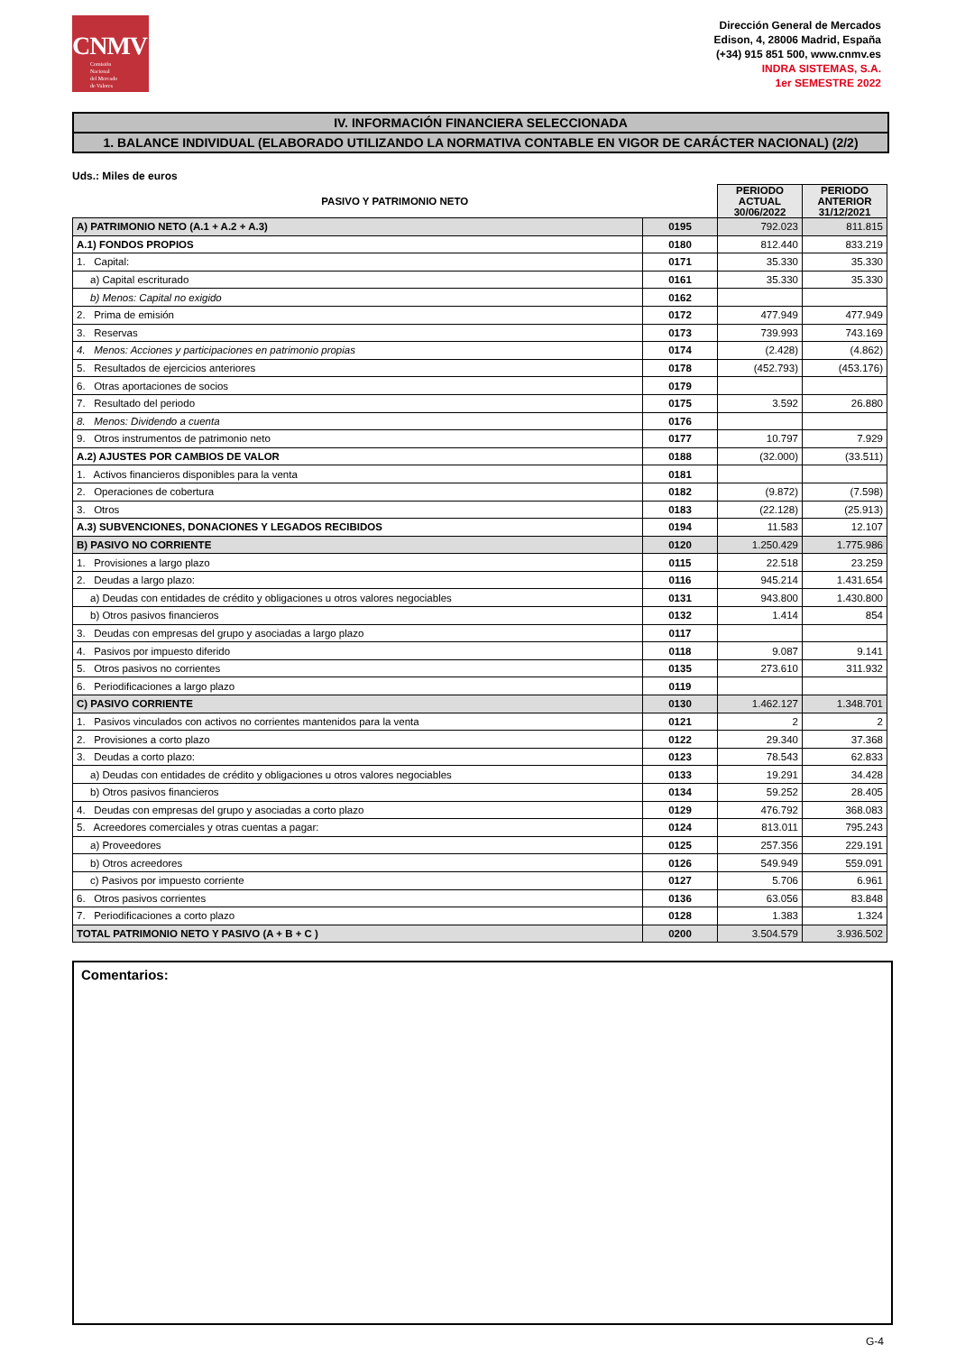CNMV
Comisión
Nacional
del Mercado
de Valores
Dirección General de Mercados
Edison, 4, 28006 Madrid, España
(+34) 915 851 500, www.cnmv.es
INDRA SISTEMAS, S.A.
1er SEMESTRE 2022
IV. INFORMACIÓN FINANCIERA SELECCIONADA
1. BALANCE INDIVIDUAL (ELABORADO UTILIZANDO LA NORMATIVA CONTABLE EN VIGOR DE CARÁCTER NACIONAL) (2/2)
Uds.: Miles de euros
| PASIVO Y PATRIMONIO NETO | | PERIODO ACTUAL 30/06/2022 | PERIODO ANTERIOR 31/12/2021 |
| --- | --- | --- | --- |
| A) PATRIMONIO NETO (A.1 + A.2 + A.3) | 0195 | 792.023 | 811.815 |
| A.1) FONDOS PROPIOS | 0180 | 812.440 | 833.219 |
| 1. Capital: | 0171 | 35.330 | 35.330 |
| a) Capital escriturado | 0161 | 35.330 | 35.330 |
| b) Menos: Capital no exigido | 0162 | | |
| 2. Prima de emisión | 0172 | 477.949 | 477.949 |
| 3. Reservas | 0173 | 739.993 | 743.169 |
| 4. Menos: Acciones y participaciones en patrimonio propias | 0174 | (2.428) | (4.862) |
| 5. Resultados de ejercicios anteriores | 0178 | (452.793) | (453.176) |
| 6. Otras aportaciones de socios | 0179 | | |
| 7. Resultado del periodo | 0175 | 3.592 | 26.880 |
| 8. Menos: Dividendo a cuenta | 0176 | | |
| 9. Otros instrumentos de patrimonio neto | 0177 | 10.797 | 7.929 |
| A.2) AJUSTES POR CAMBIOS DE VALOR | 0188 | (32.000) | (33.511) |
| 1. Activos financieros disponibles para la venta | 0181 | | |
| 2. Operaciones de cobertura | 0182 | (9.872) | (7.598) |
| 3. Otros | 0183 | (22.128) | (25.913) |
| A.3) SUBVENCIONES, DONACIONES Y LEGADOS RECIBIDOS | 0194 | 11.583 | 12.107 |
| B) PASIVO NO CORRIENTE | 0120 | 1.250.429 | 1.775.986 |
| 1. Provisiones a largo plazo | 0115 | 22.518 | 23.259 |
| 2. Deudas a largo plazo: | 0116 | 945.214 | 1.431.654 |
| a) Deudas con entidades de crédito y obligaciones u otros valores negociables | 0131 | 943.800 | 1.430.800 |
| b) Otros pasivos financieros | 0132 | 1.414 | 854 |
| 3. Deudas con empresas del grupo y asociadas a largo plazo | 0117 | | |
| 4. Pasivos por impuesto diferido | 0118 | 9.087 | 9.141 |
| 5. Otros pasivos no corrientes | 0135 | 273.610 | 311.932 |
| 6. Periodificaciones a largo plazo | 0119 | | |
| C) PASIVO CORRIENTE | 0130 | 1.462.127 | 1.348.701 |
| 1. Pasivos vinculados con activos no corrientes mantenidos para la venta | 0121 | 2 | 2 |
| 2. Provisiones a corto plazo | 0122 | 29.340 | 37.368 |
| 3. Deudas a corto plazo: | 0123 | 78.543 | 62.833 |
| a) Deudas con entidades de crédito y obligaciones u otros valores negociables | 0133 | 19.291 | 34.428 |
| b) Otros pasivos financieros | 0134 | 59.252 | 28.405 |
| 4. Deudas con empresas del grupo y asociadas a corto plazo | 0129 | 476.792 | 368.083 |
| 5. Acreedores comerciales y otras cuentas a pagar: | 0124 | 813.011 | 795.243 |
| a) Proveedores | 0125 | 257.356 | 229.191 |
| b) Otros acreedores | 0126 | 549.949 | 559.091 |
| c) Pasivos por impuesto corriente | 0127 | 5.706 | 6.961 |
| 6. Otros pasivos corrientes | 0136 | 63.056 | 83.848 |
| 7. Periodificaciones a corto plazo | 0128 | 1.383 | 1.324 |
| TOTAL PATRIMONIO NETO Y PASIVO (A + B + C ) | 0200 | 3.504.579 | 3.936.502 |
Comentarios:
G-4